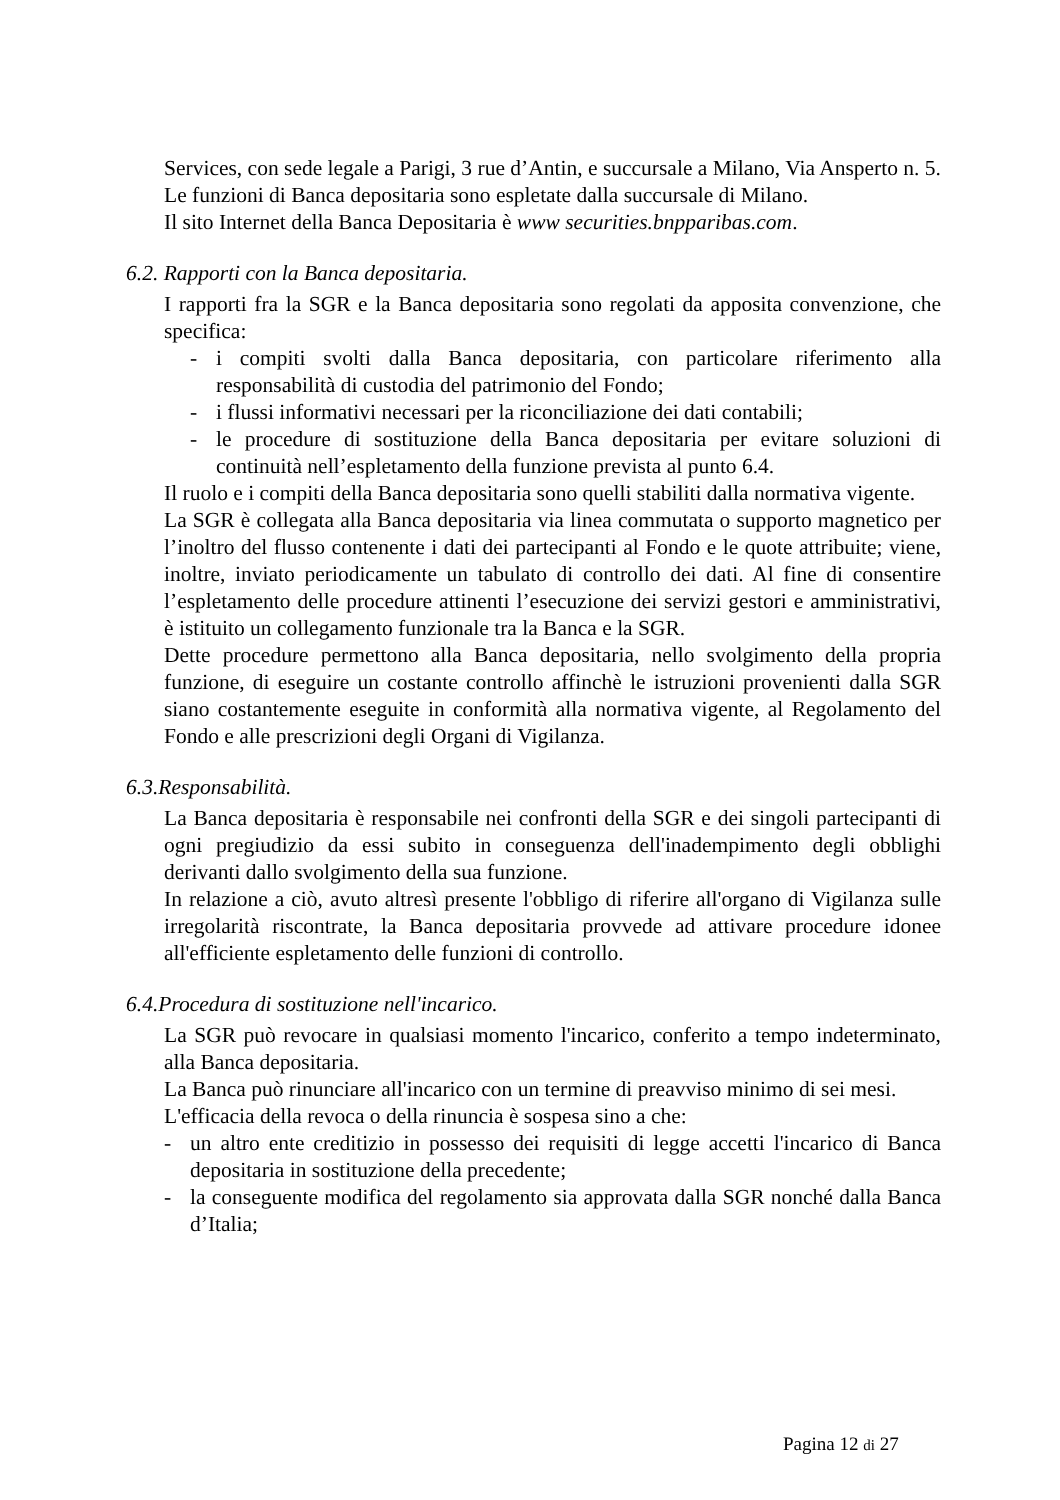Services, con sede legale a Parigi, 3 rue d’Antin, e succursale a Milano, Via Ansperto n. 5. Le funzioni di Banca depositaria sono espletate dalla succursale di Milano.
Il sito Internet della Banca Depositaria è www securities.bnpparibas.com.
6.2. Rapporti con la Banca depositaria.
I rapporti fra la SGR e la Banca depositaria sono regolati da apposita convenzione, che specifica:
- i compiti svolti dalla Banca depositaria, con particolare riferimento alla responsabilità di custodia del patrimonio del Fondo;
- i flussi informativi necessari per la riconciliazione dei dati contabili;
- le procedure di sostituzione della Banca depositaria per evitare soluzioni di continuità nell’espletamento della funzione prevista al punto 6.4.
Il ruolo e i compiti della Banca depositaria sono quelli stabiliti dalla normativa vigente.
La SGR è collegata alla Banca depositaria via linea commutata o supporto magnetico per l’inoltro del flusso contenente i dati dei partecipanti al Fondo e le quote attribuite; viene, inoltre, inviato periodicamente un tabulato di controllo dei dati. Al fine di consentire l’espletamento delle procedure attinenti l’esecuzione dei servizi gestori e amministrativi, è istituito un collegamento funzionale tra la Banca e la SGR.
Dette procedure permettono alla Banca depositaria, nello svolgimento della propria funzione, di eseguire un costante controllo affinchè le istruzioni provenienti dalla SGR siano costantemente eseguite in conformità alla normativa vigente, al Regolamento del Fondo e alle prescrizioni degli Organi di Vigilanza.
6.3.Responsabilità.
La Banca depositaria è responsabile nei confronti della SGR e dei singoli partecipanti di ogni pregiudizio da essi subito in conseguenza dell'inadempimento degli obblighi derivanti dallo svolgimento della sua funzione.
In relazione a ciò, avuto altresì presente l'obbligo di riferire all'organo di Vigilanza sulle irregolarità riscontrate, la Banca depositaria provvede ad attivare procedure idonee all'efficiente espletamento delle funzioni di controllo.
6.4.Procedura di sostituzione nell'incarico.
La SGR può revocare in qualsiasi momento l'incarico, conferito a tempo indeterminato, alla Banca depositaria.
La Banca può rinunciare all'incarico con un termine di preavviso minimo di sei mesi.
L'efficacia della revoca o della rinuncia è sospesa sino a che:
- un altro ente creditizio in possesso dei requisiti di legge accetti l'incarico di Banca depositaria in sostituzione della precedente;
- la conseguente modifica del regolamento sia approvata dalla SGR nonché dalla Banca d’Italia;
Pagina 12 di 27